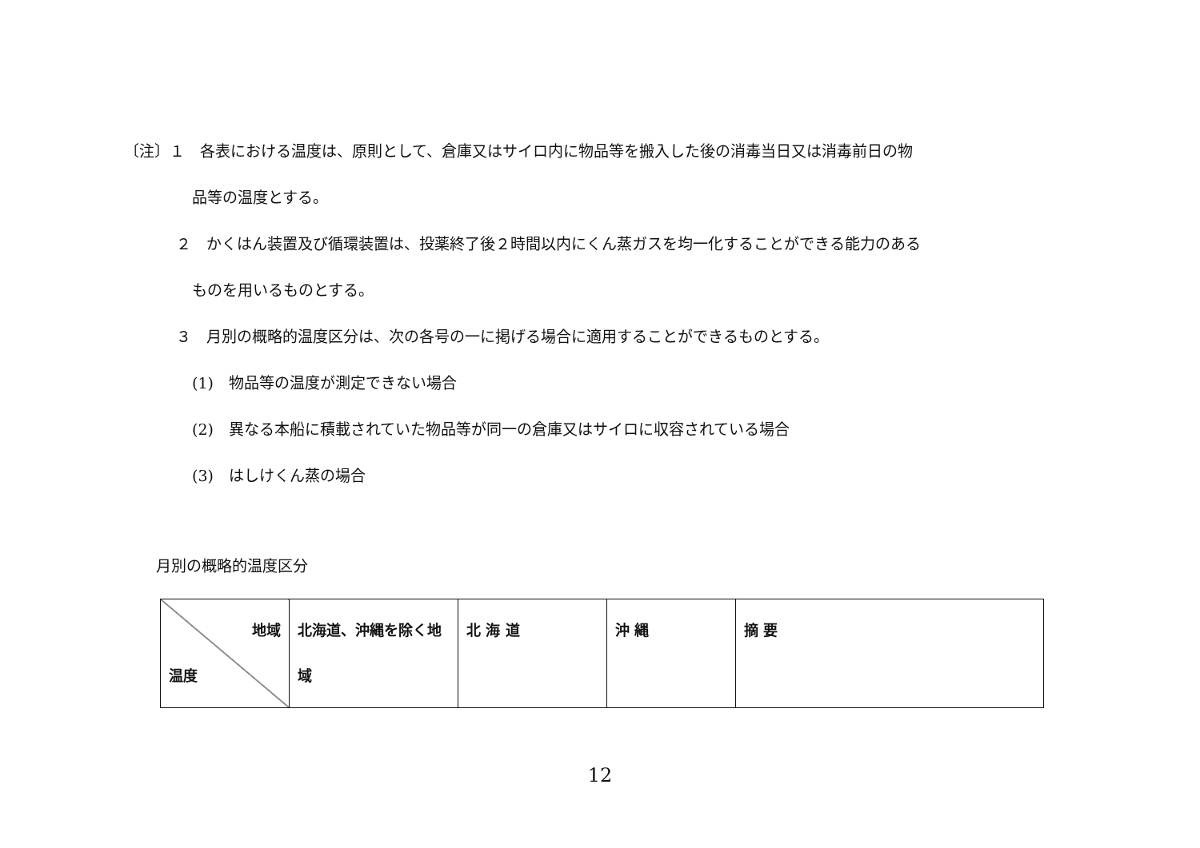〔注〕１　各表における温度は、原則として、倉庫又はサイロ内に物品等を搬入した後の消毒当日又は消毒前日の物
品等の温度とする。
２　かくはん装置及び循環装置は、投薬終了後２時間以内にくん蒸ガスを均一化することができる能力のある
ものを用いるものとする。
３　月別の概略的温度区分は、次の各号の一に掲げる場合に適用することができるものとする。
(1)　物品等の温度が測定できない場合
(2)　異なる本船に積載されていた物品等が同一の倉庫又はサイロに収容されている場合
(3)　はしけくん蒸の場合
月別の概略的温度区分
| 地域 温度 | 北海道、沖縄を除く地域 | 北 海 道 | 沖 縄 | 摘 要 |
12